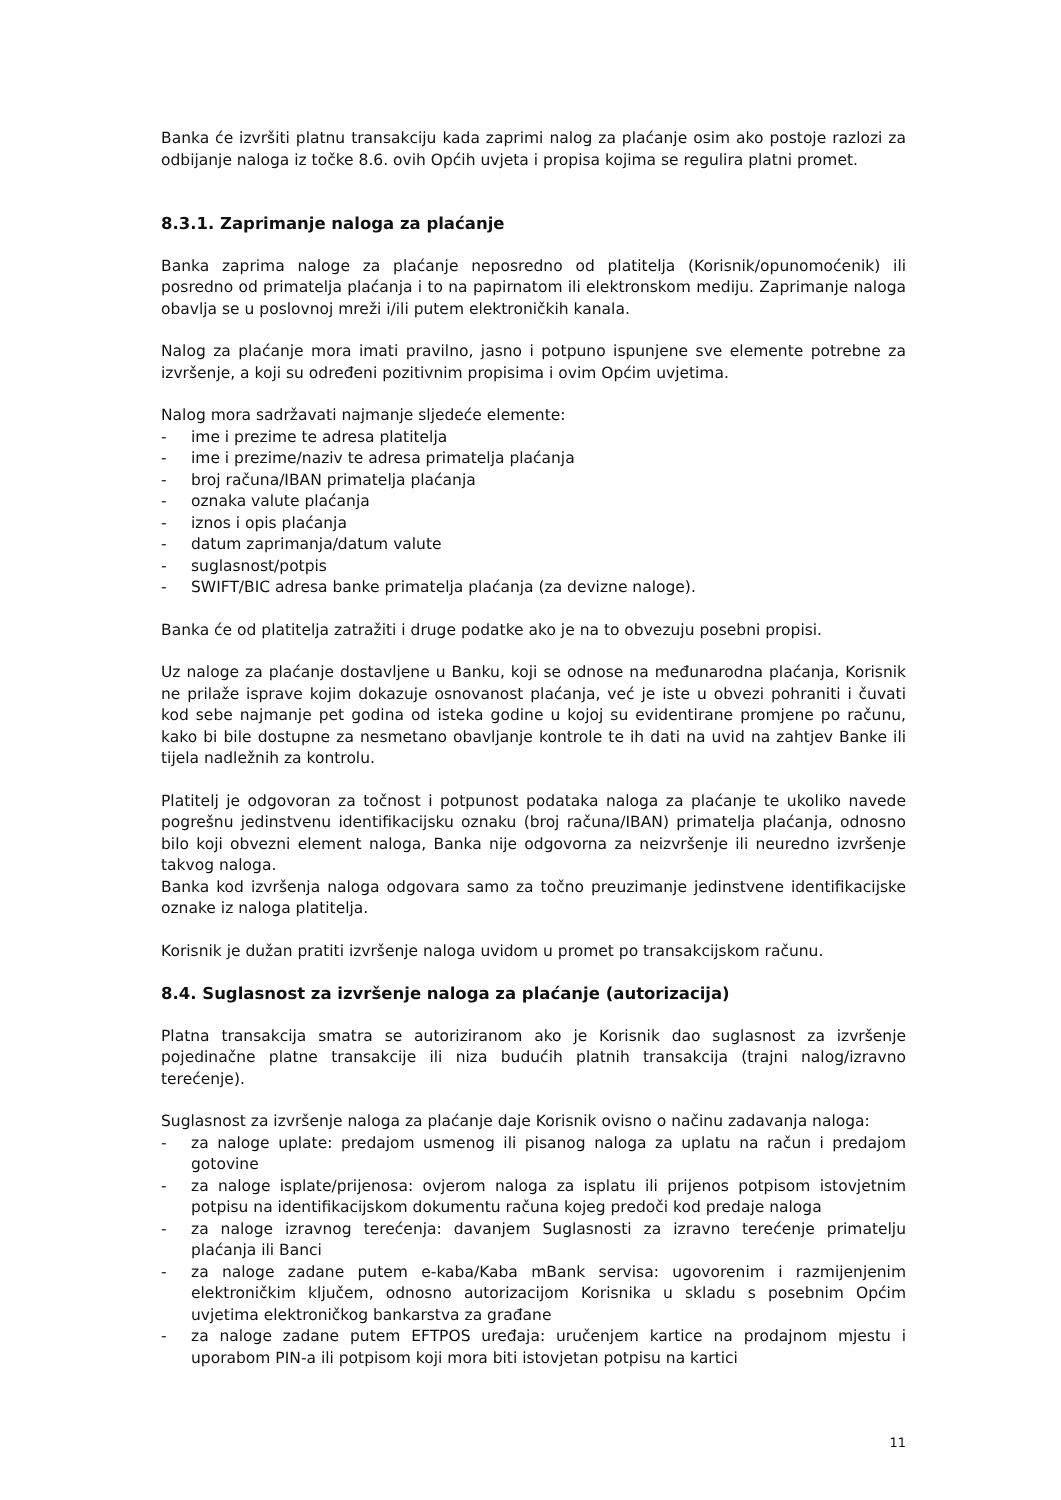Banka će izvršiti platnu transakciju kada zaprimi nalog za plaćanje osim ako postoje razlozi za odbijanje naloga iz točke 8.6. ovih Općih uvjeta i propisa kojima se regulira platni promet.
8.3.1. Zaprimanje naloga za plaćanje
Banka zaprima naloge za plaćanje neposredno od platitelja (Korisnik/opunomoćenik) ili posredno od primatelja plaćanja i to na papirnatom ili elektronskom mediju. Zaprimanje naloga obavlja se u poslovnoj mreži i/ili putem elektroničkih kanala.
Nalog za plaćanje mora imati pravilno, jasno i potpuno ispunjene sve elemente potrebne za izvršenje, a koji su određeni pozitivnim propisima i ovim Općim uvjetima.
Nalog mora sadržavati najmanje sljedeće elemente:
- ime i prezime te adresa platitelja
- ime i prezime/naziv te adresa primatelja plaćanja
- broj računa/IBAN primatelja plaćanja
- oznaka valute plaćanja
- iznos i opis plaćanja
- datum zaprimanja/datum valute
- suglasnost/potpis
- SWIFT/BIC adresa banke primatelja plaćanja (za devizne naloge).
Banka će od platitelja zatražiti i druge podatke ako je na to obvezuju posebni propisi.
Uz naloge za plaćanje dostavljene u Banku, koji se odnose na međunarodna plaćanja, Korisnik ne prilaže isprave kojim dokazuje osnovanost plaćanja, već je iste u obvezi pohraniti i čuvati kod sebe najmanje pet godina od isteka godine u kojoj su evidentirane promjene po računu, kako bi bile dostupne za nesmetano obavljanje kontrole te ih dati na uvid na zahtjev Banke ili tijela nadležnih za kontrolu.
Platitelj je odgovoran za točnost i potpunost podataka naloga za plaćanje te ukoliko navede pogrešnu jedinstvenu identifikacijsku oznaku (broj računa/IBAN) primatelja plaćanja, odnosno bilo koji obvezni element naloga, Banka nije odgovorna za neizvršenje ili neuredno izvršenje takvog naloga.
Banka kod izvršenja naloga odgovara samo za točno preuzimanje jedinstvene identifikacijske oznake iz naloga platitelja.
Korisnik je dužan pratiti izvršenje naloga uvidom u promet po transakcijskom računu.
8.4. Suglasnost za izvršenje naloga za plaćanje (autorizacija)
Platna transakcija smatra se autoriziranom ako je Korisnik dao suglasnost za izvršenje pojedinačne platne transakcije ili niza budućih platnih transakcija (trajni nalog/izravno terećenje).
Suglasnost za izvršenje naloga za plaćanje daje Korisnik ovisno o načinu zadavanja naloga:
- za naloge uplate: predajom usmenog ili pisanog naloga za uplatu na račun i predajom gotovine
- za naloge isplate/prijenosa: ovjerom naloga za isplatu ili prijenos potpisom istovjetnim potpisu na identifikacijskom dokumentu računa kojeg predoči kod predaje naloga
- za naloge izravnog terećenja: davanjem Suglasnosti za izravno terećenje primatelju plaćanja ili Banci
- za naloge zadane putem e-kaba/Kaba mBank servisa: ugovorenim i razmijenjenim elektroničkim ključem, odnosno autorizacijom Korisnika u skladu s posebnim Općim uvjetima elektroničkog bankarstva za građane
- za naloge zadane putem EFTPOS uređaja: uručenjem kartice na prodajnom mjestu i uporabom PIN-a ili potpisom koji mora biti istovjetan potpisu na kartici
11